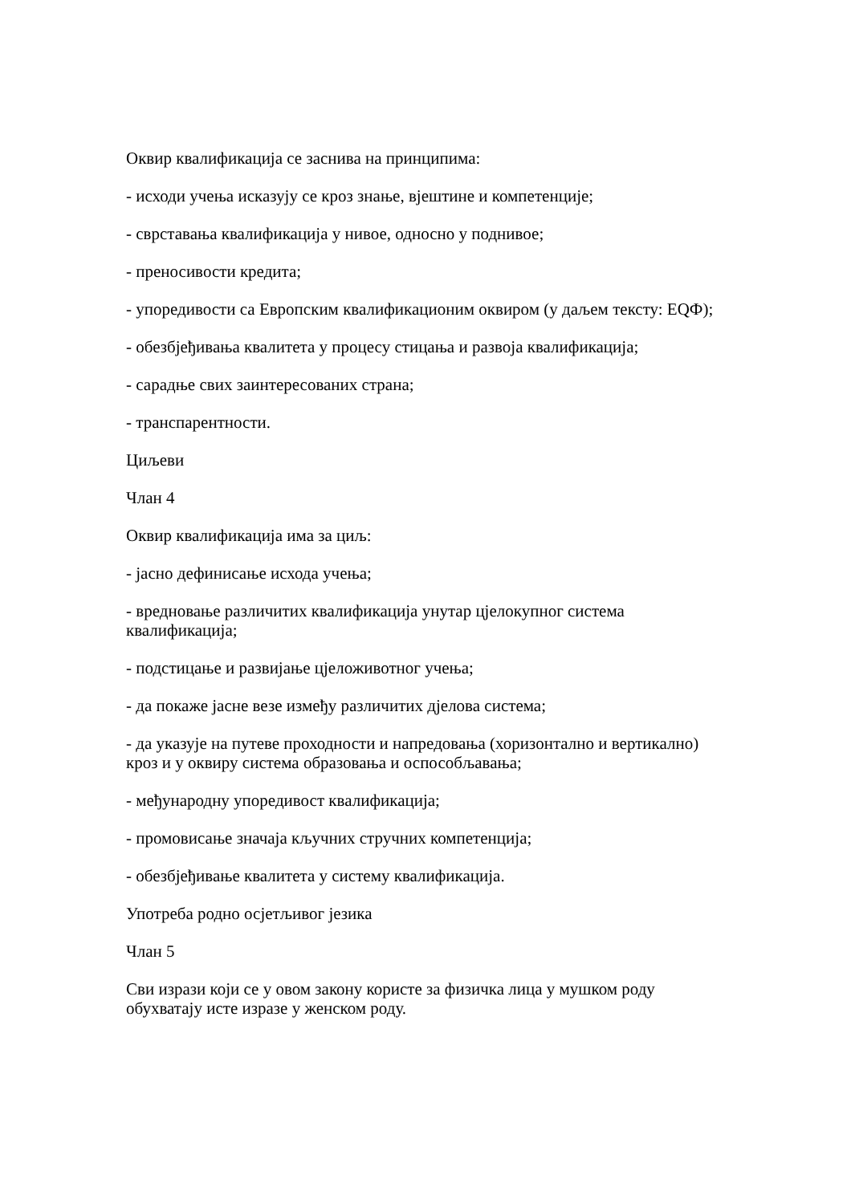Оквир квалификација се заснива на принципима:
- исходи учења исказују се кроз знање, вјештине и компетенције;
- сврставања квалификација у нивое, односно у поднивое;
- преносивости кредита;
- упоредивости са Европским квалификационим оквиром (у даљем тексту: EQФ);
- обезбјеђивања квалитета у процесу стицања и развоја квалификација;
- сарадње свих заинтересованих страна;
- транспарентности.
Циљеви
Члан 4
Оквир квалификација има за циљ:
- јасно дефинисање исхода учења;
- вредновање различитих квалификација унутар цјелокупног система квалификација;
- подстицање и развијање цјеложивотног учења;
- да покаже јасне везе између различитих дјелова система;
- да указује на путеве проходности и напредовања (хоризонтално и вертикално) кроз и у оквиру система образовања и оспособљавања;
- међународну упоредивост квалификација;
- промовисање значаја кључних стручних компетенција;
- обезбјеђивање квалитета у систему квалификација.
Употреба родно осјетљивог језика
Члан 5
Сви изрази који се у овом закону користе за физичка лица у мушком роду обухватају исте изразе у женском роду.